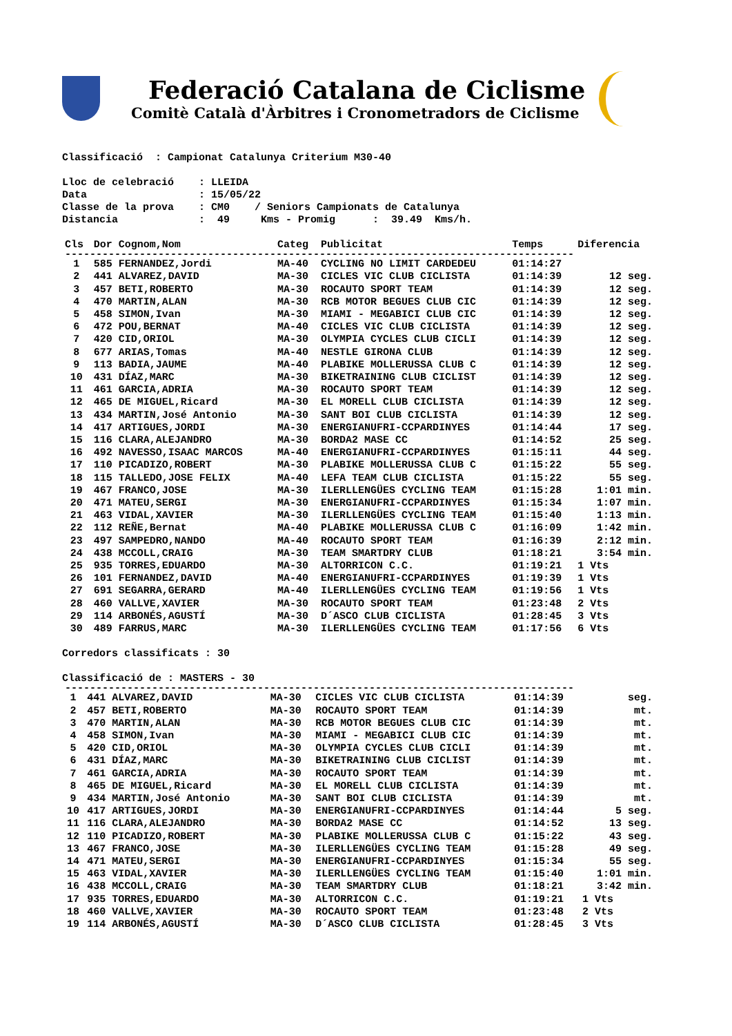Federació Catalana de Ciclisme
Comitè Català d'Àrbitres i Cronometradors de Ciclisme
Classificació : Campionat Catalunya Criterium M30-40
Lloc de celebració : LLEIDA Data : 15/05/22 Classe de la prova : CM0 / Seniors Campionats de Catalunya Distancia : 49 Kms - Promig : 39.49 Kms/h.
| Cls | Dor Cognom,Nom | Categ | Publicitat | Temps | Diferencia |
| --- | --- | --- | --- | --- | --- |
| ---------------------------------------------------------------------------------- | | | | | |
| 1 | 585 FERNANDEZ,Jordi | MA-40 | CYCLING NO LIMIT CARDEDEU | 01:14:27 | |
| 2 | 441 ALVAREZ,DAVID | MA-30 | CICLES VIC CLUB CICLISTA | 01:14:39 | 12 seg. |
| 3 | 457 BETI,ROBERTO | MA-30 | ROCAUTO SPORT TEAM | 01:14:39 | 12 seg. |
| 4 | 470 MARTIN,ALAN | MA-30 | RCB MOTOR BEGUES CLUB CIC | 01:14:39 | 12 seg. |
| 5 | 458 SIMON,Ivan | MA-30 | MIAMI - MEGABICI CLUB CIC | 01:14:39 | 12 seg. |
| 6 | 472 POU,BERNAT | MA-40 | CICLES VIC CLUB CICLISTA | 01:14:39 | 12 seg. |
| 7 | 420 CID,ORIOL | MA-30 | OLYMPIA CYCLES CLUB CICLI | 01:14:39 | 12 seg. |
| 8 | 677 ARIAS,Tomas | MA-40 | NESTLE GIRONA CLUB | 01:14:39 | 12 seg. |
| 9 | 113 BADIA,JAUME | MA-40 | PLABIKE MOLLERUSSA CLUB C | 01:14:39 | 12 seg. |
| 10 | 431 DÍAZ,MARC | MA-30 | BIKETRAINING CLUB CICLIST | 01:14:39 | 12 seg. |
| 11 | 461 GARCIA,ADRIA | MA-30 | ROCAUTO SPORT TEAM | 01:14:39 | 12 seg. |
| 12 | 465 DE MIGUEL,Ricard | MA-30 | EL MORELL CLUB CICLISTA | 01:14:39 | 12 seg. |
| 13 | 434 MARTIN,José Antonio | MA-30 | SANT BOI CLUB CICLISTA | 01:14:39 | 12 seg. |
| 14 | 417 ARTIGUES,JORDI | MA-30 | ENERGIANUFRI-CCPARDINYES | 01:14:44 | 17 seg. |
| 15 | 116 CLARA,ALEJANDRO | MA-30 | BORDA2 MASE CC | 01:14:52 | 25 seg. |
| 16 | 492 NAVESSO,ISAAC MARCOS | MA-40 | ENERGIANUFRI-CCPARDINYES | 01:15:11 | 44 seg. |
| 17 | 110 PICADIZO,ROBERT | MA-30 | PLABIKE MOLLERUSSA CLUB C | 01:15:22 | 55 seg. |
| 18 | 115 TALLEDO,JOSE FELIX | MA-40 | LEFA TEAM CLUB CICLISTA | 01:15:22 | 55 seg. |
| 19 | 467 FRANCO,JOSE | MA-30 | ILERLLENGÜES CYCLING TEAM | 01:15:28 | 1:01 min. |
| 20 | 471 MATEU,SERGI | MA-30 | ENERGIANUFRI-CCPARDINYES | 01:15:34 | 1:07 min. |
| 21 | 463 VIDAL,XAVIER | MA-30 | ILERLLENGÜES CYCLING TEAM | 01:15:40 | 1:13 min. |
| 22 | 112 REÑE,Bernat | MA-40 | PLABIKE MOLLERUSSA CLUB C | 01:16:09 | 1:42 min. |
| 23 | 497 SAMPEDRO,NANDO | MA-40 | ROCAUTO SPORT TEAM | 01:16:39 | 2:12 min. |
| 24 | 438 MCCOLL,CRAIG | MA-30 | TEAM SMARTDRY CLUB | 01:18:21 | 3:54 min. |
| 25 | 935 TORRES,EDUARDO | MA-30 | ALTORRICON C.C. | 01:19:21 | 1 Vts |
| 26 | 101 FERNANDEZ,DAVID | MA-40 | ENERGIANUFRI-CCPARDINYES | 01:19:39 | 1 Vts |
| 27 | 691 SEGARRA,GERARD | MA-40 | ILERLLENGÜES CYCLING TEAM | 01:19:56 | 1 Vts |
| 28 | 460 VALLVE,XAVIER | MA-30 | ROCAUTO SPORT TEAM | 01:23:48 | 2 Vts |
| 29 | 114 ARBONÉS,AGUSTÍ | MA-30 | D´ASCO CLUB CICLISTA | 01:28:45 | 3 Vts |
| 30 | 489 FARRUS,MARC | MA-30 | ILERLLENGÜES CYCLING TEAM | 01:17:56 | 6 Vts |
Corredors classificats : 30
Classificació de : MASTERS - 30
| ---------------------------------------------------------------------------------- | | | | | |
| 1 | 441 ALVAREZ,DAVID | MA-30 | CICLES VIC CLUB CICLISTA | 01:14:39 | seg. |
| 2 | 457 BETI,ROBERTO | MA-30 | ROCAUTO SPORT TEAM | 01:14:39 | mt. |
| 3 | 470 MARTIN,ALAN | MA-30 | RCB MOTOR BEGUES CLUB CIC | 01:14:39 | mt. |
| 4 | 458 SIMON,Ivan | MA-30 | MIAMI - MEGABICI CLUB CIC | 01:14:39 | mt. |
| 5 | 420 CID,ORIOL | MA-30 | OLYMPIA CYCLES CLUB CICLI | 01:14:39 | mt. |
| 6 | 431 DÍAZ,MARC | MA-30 | BIKETRAINING CLUB CICLIST | 01:14:39 | mt. |
| 7 | 461 GARCIA,ADRIA | MA-30 | ROCAUTO SPORT TEAM | 01:14:39 | mt. |
| 8 | 465 DE MIGUEL,Ricard | MA-30 | EL MORELL CLUB CICLISTA | 01:14:39 | mt. |
| 9 | 434 MARTIN,José Antonio | MA-30 | SANT BOI CLUB CICLISTA | 01:14:39 | mt. |
| 10 | 417 ARTIGUES,JORDI | MA-30 | ENERGIANUFRI-CCPARDINYES | 01:14:44 | 5 seg. |
| 11 | 116 CLARA,ALEJANDRO | MA-30 | BORDA2 MASE CC | 01:14:52 | 13 seg. |
| 12 | 110 PICADIZO,ROBERT | MA-30 | PLABIKE MOLLERUSSA CLUB C | 01:15:22 | 43 seg. |
| 13 | 467 FRANCO,JOSE | MA-30 | ILERLLENGÜES CYCLING TEAM | 01:15:28 | 49 seg. |
| 14 | 471 MATEU,SERGI | MA-30 | ENERGIANUFRI-CCPARDINYES | 01:15:34 | 55 seg. |
| 15 | 463 VIDAL,XAVIER | MA-30 | ILERLLENGÜES CYCLING TEAM | 01:15:40 | 1:01 min. |
| 16 | 438 MCCOLL,CRAIG | MA-30 | TEAM SMARTDRY CLUB | 01:18:21 | 3:42 min. |
| 17 | 935 TORRES,EDUARDO | MA-30 | ALTORRICON C.C. | 01:19:21 | 1 Vts |
| 18 | 460 VALLVE,XAVIER | MA-30 | ROCAUTO SPORT TEAM | 01:23:48 | 2 Vts |
| 19 | 114 ARBONÉS,AGUSTÍ | MA-30 | D´ASCO CLUB CICLISTA | 01:28:45 | 3 Vts |